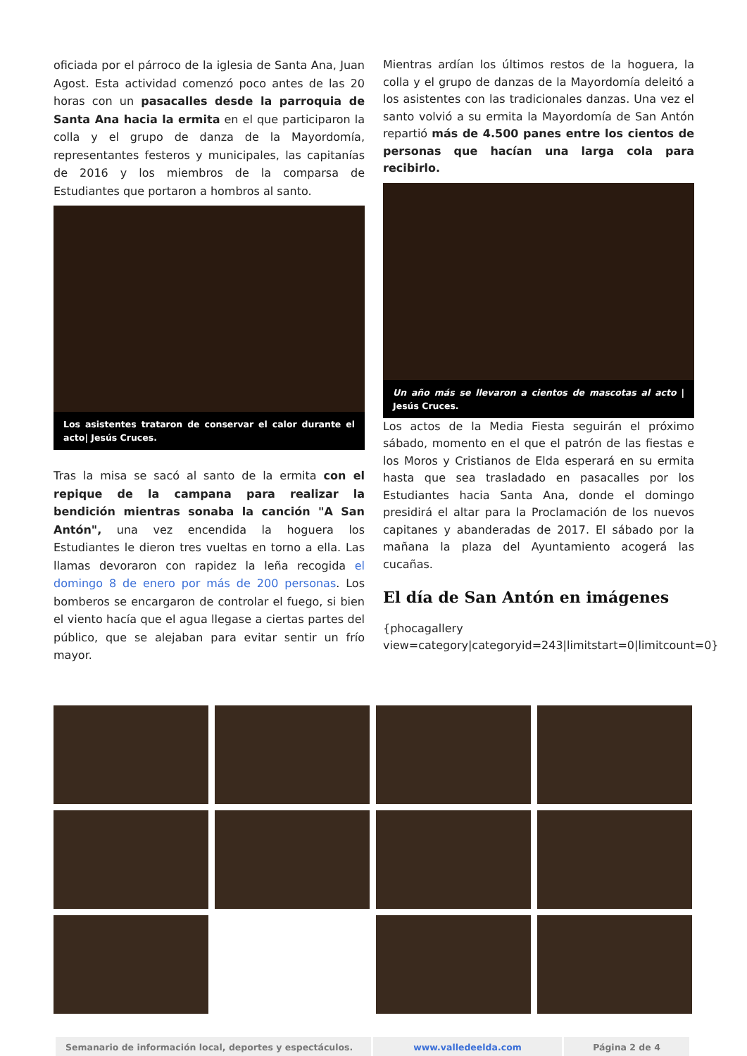oficiada por el párroco de la iglesia de Santa Ana, Juan Agost. Esta actividad comenzó poco antes de las 20 horas con un pasacalles desde la parroquia de Santa Ana hacia la ermita en el que participaron la colla y el grupo de danza de la Mayordomía, representantes festeros y municipales, las capitanías de 2016 y los miembros de la comparsa de Estudiantes que portaron a hombros al santo.
Los asistentes trataron de conservar el calor durante el acto| Jesús Cruces.
Tras la misa se sacó al santo de la ermita con el repique de la campana para realizar la bendición mientras sonaba la canción "A San Antón", una vez encendida la hoguera los Estudiantes le dieron tres vueltas en torno a ella. Las llamas devoraron con rapidez la leña recogida el domingo 8 de enero por más de 200 personas. Los bomberos se encargaron de controlar el fuego, si bien el viento hacía que el agua llegase a ciertas partes del público, que se alejaban para evitar sentir un frío mayor.
Mientras ardían los últimos restos de la hoguera, la colla y el grupo de danzas de la Mayordomía deleitó a los asistentes con las tradicionales danzas. Una vez el santo volvió a su ermita la Mayordomía de San Antón repartió más de 4.500 panes entre los cientos de personas que hacían una larga cola para recibirlo.
Un año más se llevaron a cientos de mascotas al acto | Jesús Cruces.
Los actos de la Media Fiesta seguirán el próximo sábado, momento en el que el patrón de las fiestas e los Moros y Cristianos de Elda esperará en su ermita hasta que sea trasladado en pasacalles por los Estudiantes hacia Santa Ana, donde el domingo presidirá el altar para la Proclamación de los nuevos capitanes y abanderadas de 2017. El sábado por la mañana la plaza del Ayuntamiento acogerá las cucañas.
El día de San Antón en imágenes
{phocagallery view=category|categoryid=243|limitstart=0|limitcount=0}
| Semanario de información local, deportes y espectáculos. | www.valledeelda.com | Página 2 de 4 |